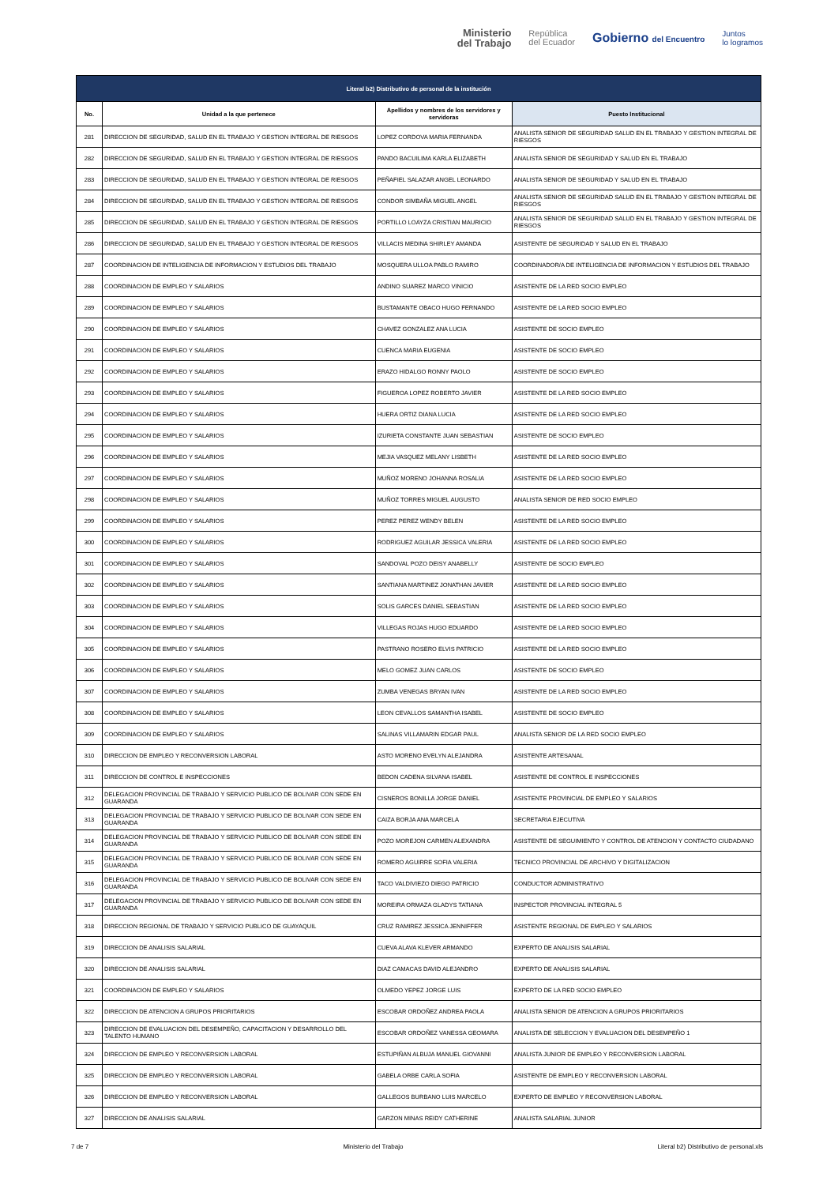Ministerio
del Trabajo
República
del Ecuador
Gobierno del Encuentro
Juntos
lo logramos
| Literal b2) Distributivo de personal de la institución | | | |
| --- | --- | --- | --- |
| No. | Unidad a la que pertenece | Apellidos y nombres de los servidores y servidoras | Puesto Institucional |
| 281 | DIRECCION DE SEGURIDAD, SALUD EN EL TRABAJO Y GESTION INTEGRAL DE RIESGOS | LOPEZ CORDOVA MARIA FERNANDA | ANALISTA SENIOR DE SEGURIDAD SALUD EN EL TRABAJO Y GESTION INTEGRAL DE RIESGOS |
| 282 | DIRECCION DE SEGURIDAD, SALUD EN EL TRABAJO Y GESTION INTEGRAL DE RIESGOS | PANDO BACUILIMA KARLA ELIZABETH | ANALISTA SENIOR DE SEGURIDAD Y SALUD EN EL TRABAJO |
| 283 | DIRECCION DE SEGURIDAD, SALUD EN EL TRABAJO Y GESTION INTEGRAL DE RIESGOS | PEÑAFIEL SALAZAR ANGEL LEONARDO | ANALISTA SENIOR DE SEGURIDAD Y SALUD EN EL TRABAJO |
| 284 | DIRECCION DE SEGURIDAD, SALUD EN EL TRABAJO Y GESTION INTEGRAL DE RIESGOS | CONDOR SIMBAÑA MIGUEL ANGEL | ANALISTA SENIOR DE SEGURIDAD SALUD EN EL TRABAJO Y GESTION INTEGRAL DE RIESGOS |
| 285 | DIRECCION DE SEGURIDAD, SALUD EN EL TRABAJO Y GESTION INTEGRAL DE RIESGOS | PORTILLO LOAYZA CRISTIAN MAURICIO | ANALISTA SENIOR DE SEGURIDAD SALUD EN EL TRABAJO Y GESTION INTEGRAL DE RIESGOS |
| 286 | DIRECCION DE SEGURIDAD, SALUD EN EL TRABAJO Y GESTION INTEGRAL DE RIESGOS | VILLACIS MEDINA SHIRLEY AMANDA | ASISTENTE DE SEGURIDAD Y SALUD EN EL TRABAJO |
| 287 | COORDINACION DE INTELIGENCIA DE INFORMACION Y ESTUDIOS DEL TRABAJO | MOSQUERA ULLOA PABLO RAMIRO | COORDINADOR/A DE INTELIGENCIA DE INFORMACION Y ESTUDIOS DEL TRABAJO |
| 288 | COORDINACION DE EMPLEO Y SALARIOS | ANDINO SUAREZ MARCO VINICIO | ASISTENTE DE LA RED SOCIO EMPLEO |
| 289 | COORDINACION DE EMPLEO Y SALARIOS | BUSTAMANTE OBACO HUGO FERNANDO | ASISTENTE DE LA RED SOCIO EMPLEO |
| 290 | COORDINACION DE EMPLEO Y SALARIOS | CHAVEZ GONZALEZ ANA LUCIA | ASISTENTE DE SOCIO EMPLEO |
| 291 | COORDINACION DE EMPLEO Y SALARIOS | CUENCA MARIA EUGENIA | ASISTENTE DE SOCIO EMPLEO |
| 292 | COORDINACION DE EMPLEO Y SALARIOS | ERAZO HIDALGO RONNY PAOLO | ASISTENTE DE SOCIO EMPLEO |
| 293 | COORDINACION DE EMPLEO Y SALARIOS | FIGUEROA LOPEZ ROBERTO JAVIER | ASISTENTE DE LA RED SOCIO EMPLEO |
| 294 | COORDINACION DE EMPLEO Y SALARIOS | HUERA ORTIZ DIANA LUCIA | ASISTENTE DE LA RED SOCIO EMPLEO |
| 295 | COORDINACION DE EMPLEO Y SALARIOS | IZURIETA CONSTANTE JUAN SEBASTIAN | ASISTENTE DE SOCIO EMPLEO |
| 296 | COORDINACION DE EMPLEO Y SALARIOS | MEJIA VASQUEZ MELANY LISBETH | ASISTENTE DE LA RED SOCIO EMPLEO |
| 297 | COORDINACION DE EMPLEO Y SALARIOS | MUÑOZ MORENO JOHANNA ROSALIA | ASISTENTE DE LA RED SOCIO EMPLEO |
| 298 | COORDINACION DE EMPLEO Y SALARIOS | MUÑOZ TORRES MIGUEL AUGUSTO | ANALISTA SENIOR DE RED SOCIO EMPLEO |
| 299 | COORDINACION DE EMPLEO Y SALARIOS | PEREZ PEREZ WENDY BELEN | ASISTENTE DE LA RED SOCIO EMPLEO |
| 300 | COORDINACION DE EMPLEO Y SALARIOS | RODRIGUEZ AGUILAR JESSICA VALERIA | ASISTENTE DE LA RED SOCIO EMPLEO |
| 301 | COORDINACION DE EMPLEO Y SALARIOS | SANDOVAL POZO DEISY ANABELLY | ASISTENTE DE SOCIO EMPLEO |
| 302 | COORDINACION DE EMPLEO Y SALARIOS | SANTIANA MARTINEZ JONATHAN JAVIER | ASISTENTE DE LA RED SOCIO EMPLEO |
| 303 | COORDINACION DE EMPLEO Y SALARIOS | SOLIS GARCES DANIEL SEBASTIAN | ASISTENTE DE LA RED SOCIO EMPLEO |
| 304 | COORDINACION DE EMPLEO Y SALARIOS | VILLEGAS ROJAS HUGO EDUARDO | ASISTENTE DE LA RED SOCIO EMPLEO |
| 305 | COORDINACION DE EMPLEO Y SALARIOS | PASTRANO ROSERO ELVIS PATRICIO | ASISTENTE DE LA RED SOCIO EMPLEO |
| 306 | COORDINACION DE EMPLEO Y SALARIOS | MELO GOMEZ JUAN CARLOS | ASISTENTE DE SOCIO EMPLEO |
| 307 | COORDINACION DE EMPLEO Y SALARIOS | ZUMBA VENEGAS BRYAN IVAN | ASISTENTE DE LA RED SOCIO EMPLEO |
| 308 | COORDINACION DE EMPLEO Y SALARIOS | LEON CEVALLOS SAMANTHA ISABEL | ASISTENTE DE SOCIO EMPLEO |
| 309 | COORDINACION DE EMPLEO Y SALARIOS | SALINAS VILLAMARIN EDGAR PAUL | ANALISTA SENIOR DE LA RED SOCIO EMPLEO |
| 310 | DIRECCION DE EMPLEO Y RECONVERSION LABORAL | ASTO MORENO EVELYN ALEJANDRA | ASISTENTE ARTESANAL |
| 311 | DIRECCION DE CONTROL E INSPECCIONES | BEDON CADENA SILVANA ISABEL | ASISTENTE DE CONTROL E INSPECCIONES |
| 312 | DELEGACION PROVINCIAL DE TRABAJO Y SERVICIO PUBLICO DE BOLIVAR CON SEDE EN GUARANDA | CISNEROS BONILLA JORGE DANIEL | ASISTENTE PROVINCIAL DE EMPLEO Y SALARIOS |
| 313 | DELEGACION PROVINCIAL DE TRABAJO Y SERVICIO PUBLICO DE BOLIVAR CON SEDE EN GUARANDA | CAIZA BORJA ANA MARCELA | SECRETARIA EJECUTIVA |
| 314 | DELEGACION PROVINCIAL DE TRABAJO Y SERVICIO PUBLICO DE BOLIVAR CON SEDE EN GUARANDA | POZO MOREJON CARMEN ALEXANDRA | ASISTENTE DE SEGUIMIENTO Y CONTROL DE ATENCION Y CONTACTO CIUDADANO |
| 315 | DELEGACION PROVINCIAL DE TRABAJO Y SERVICIO PUBLICO DE BOLIVAR CON SEDE EN GUARANDA | ROMERO AGUIRRE SOFIA VALERIA | TECNICO PROVINCIAL DE ARCHIVO Y DIGITALIZACION |
| 316 | DELEGACION PROVINCIAL DE TRABAJO Y SERVICIO PUBLICO DE BOLIVAR CON SEDE EN GUARANDA | TACO VALDIVIEZO DIEGO PATRICIO | CONDUCTOR ADMINISTRATIVO |
| 317 | DELEGACION PROVINCIAL DE TRABAJO Y SERVICIO PUBLICO DE BOLIVAR CON SEDE EN GUARANDA | MOREIRA ORMAZA GLADYS TATIANA | INSPECTOR PROVINCIAL INTEGRAL 5 |
| 318 | DIRECCION REGIONAL DE TRABAJO Y SERVICIO PUBLICO DE GUAYAQUIL | CRUZ RAMIREZ JESSICA JENNIFFER | ASISTENTE REGIONAL DE EMPLEO Y SALARIOS |
| 319 | DIRECCION DE ANALISIS SALARIAL | CUEVA ALAVA KLEVER ARMANDO | EXPERTO DE ANALISIS SALARIAL |
| 320 | DIRECCION DE ANALISIS SALARIAL | DIAZ CAMACAS DAVID ALEJANDRO | EXPERTO DE ANALISIS SALARIAL |
| 321 | COORDINACION DE EMPLEO Y SALARIOS | OLMEDO YEPEZ JORGE LUIS | EXPERTO DE LA RED SOCIO EMPLEO |
| 322 | DIRECCION DE ATENCION A GRUPOS PRIORITARIOS | ESCOBAR ORDOÑEZ ANDREA PAOLA | ANALISTA SENIOR DE ATENCION A GRUPOS PRIORITARIOS |
| 323 | DIRECCION DE EVALUACION DEL DESEMPEÑO, CAPACITACION Y DESARROLLO DEL TALENTO HUMANO | ESCOBAR ORDOÑEZ VANESSA GEOMARA | ANALISTA DE SELECCION Y EVALUACION DEL DESEMPEÑO 1 |
| 324 | DIRECCION DE EMPLEO Y RECONVERSION LABORAL | ESTUPIÑAN ALBUJA MANUEL GIOVANNI | ANALISTA JUNIOR DE EMPLEO Y RECONVERSION LABORAL |
| 325 | DIRECCION DE EMPLEO Y RECONVERSION LABORAL | GABELA ORBE CARLA SOFIA | ASISTENTE DE EMPLEO Y RECONVERSION LABORAL |
| 326 | DIRECCION DE EMPLEO Y RECONVERSION LABORAL | GALLEGOS BURBANO LUIS MARCELO | EXPERTO DE EMPLEO Y RECONVERSION LABORAL |
| 327 | DIRECCION DE ANALISIS SALARIAL | GARZON MINAS REIDY CATHERINE | ANALISTA SALARIAL JUNIOR |
7 de 7 Ministerio del Trabajo Literal b2) Distributivo de personal.xls